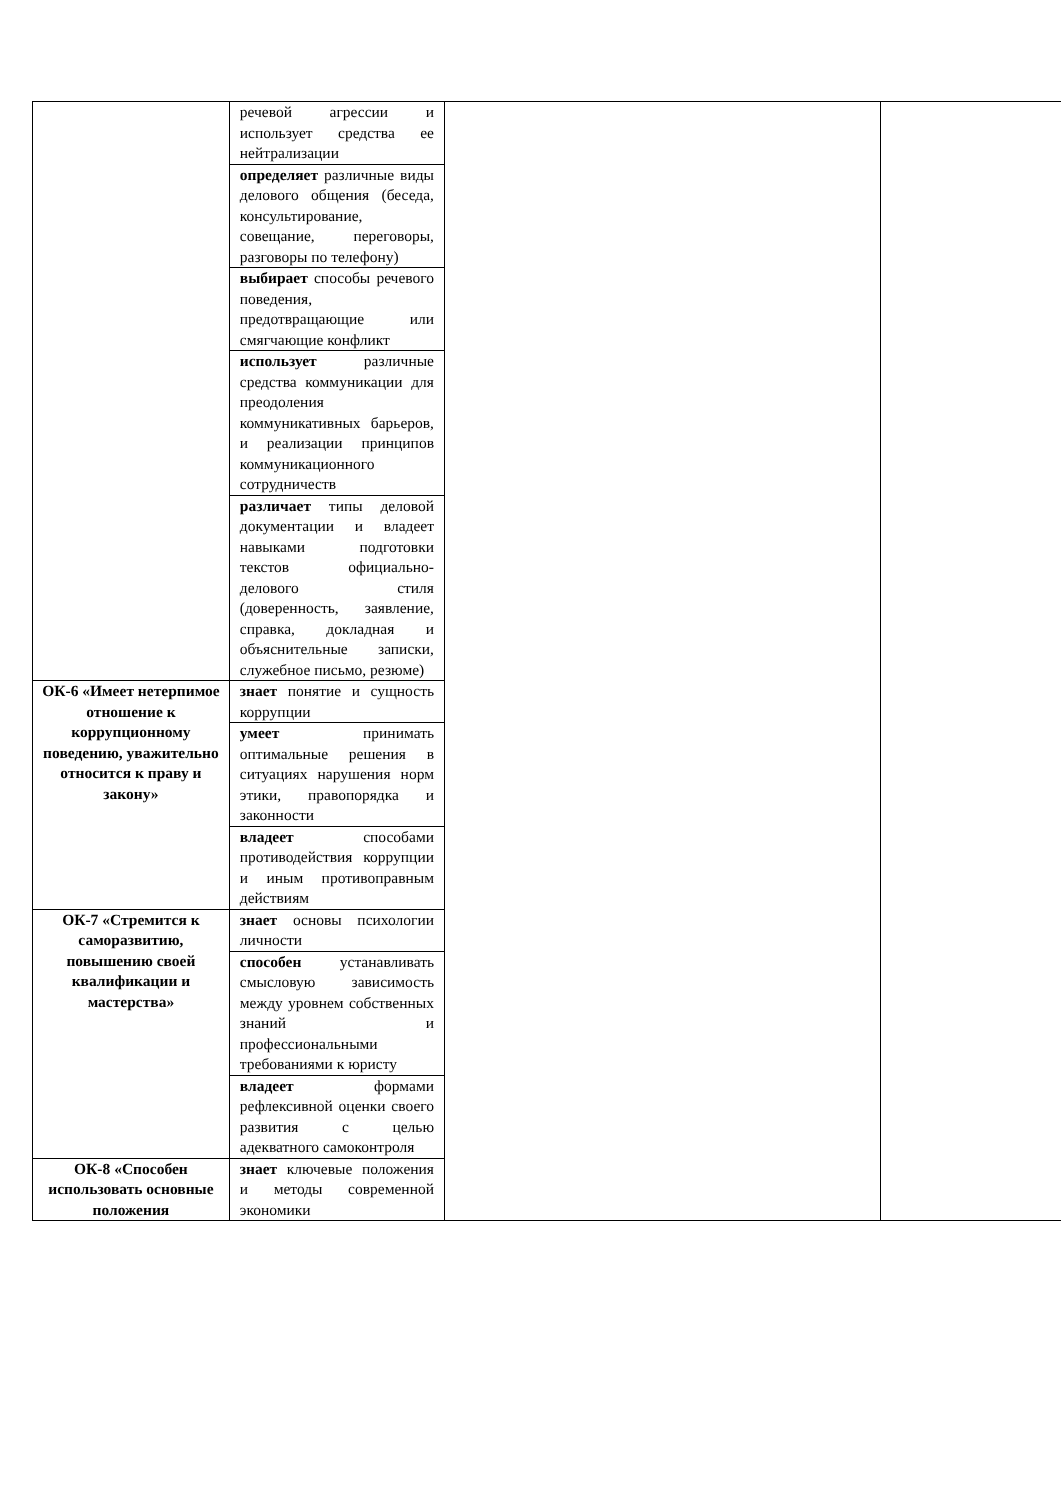| | речевой агрессии и использует средства ее нейтрализации | | |
| | определяет различные виды делового общения (беседа, консультирование, совещание, переговоры, разговоры по телефону) | | |
| | выбирает способы речевого поведения, предотвращающие или смягчающие конфликт | | |
| | использует различные средства коммуникации для преодоления коммуникативных барьеров, и реализации принципов коммуникационного сотрудничеств | | |
| | различает типы деловой документации и владеет навыками подготовки текстов официально-делового стиля (доверенность, заявление, справка, докладная и объяснительные записки, служебное письмо, резюме) | | |
| ОК-6 «Имеет нетерпимое отношение к коррупционному поведению, уважительно относится к праву и закону» | знает понятие и сущность коррупции | | |
| | умеет принимать оптимальные решения в ситуациях нарушения норм этики, правопорядка и законности | | |
| | владеет способами противодействия коррупции и иным противоправным действиям | | |
| ОК-7 «Стремится к саморазвитию, повышению своей квалификации и мастерства» | знает основы психологии личности | | |
| | способен устанавливать смысловую зависимость между уровнем собственных знаний и профессиональными требованиями к юристу | | |
| | владеет формами рефлексивной оценки своего развития с целью адекватного самоконтроля | | |
| ОК-8 «Способен использовать основные положения | знает ключевые положения и методы современной экономики | | |